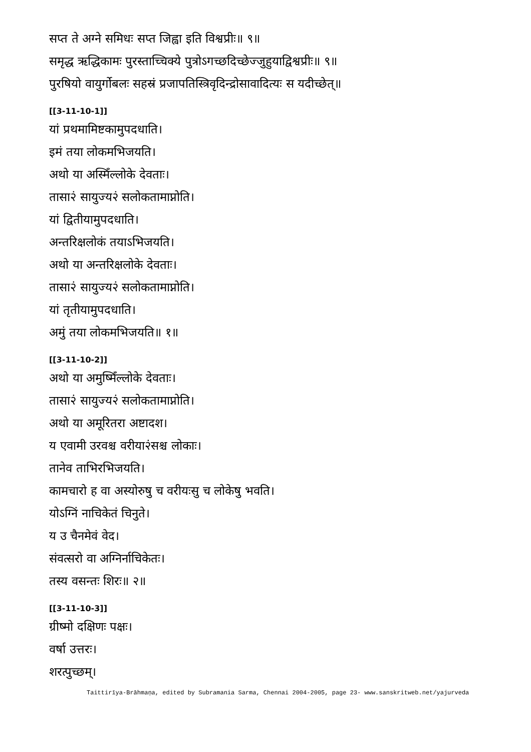सप्त ते अग्ने समिधः सप्त जिह्वा इति विश्वप्रीः॥ ९॥
समृद्ध ऋद्धिकामः पुरस्ताच्चिक्ये पुत्रोऽगच्छदिच्छेज्जुहुयाद्विश्वप्रीः॥ ९॥
पुरषियो वायुर्गोबलः सहस्रं प्रजापतिस्त्रिवृदिन्द्रोसावादित्यः स यदीच्छेत्॥
[[3-11-10-1]]
यां प्रथमामिष्टकामुपदधाति।
इमं तया लोकमभिजयति।
अथो या अस्मिँल्लोके देवताः।
तासा२ं सायुज्य२ं सलोकतामाप्नोति।
यां द्वितीयामुपदधाति।
अन्तरिक्षलोकं तयाऽभिजयति।
अथो या अन्तरिक्षलोके देवताः।
तासा२ं सायुज्य२ं सलोकतामाप्नोति।
यां तृतीयामुपदधाति।
अमुं तया लोकमभिजयति॥ १॥
[[3-11-10-2]]
अथो या अमुष्मिँल्लोके देवताः।
तासा२ं सायुज्य२ं सलोकतामाप्नोति।
अथो या अमूरितरा अष्टादश।
य एवामी उरवश्च वरीया२ंसश्च लोकाः।
तानेव ताभिरभिजयति।
कामचारो ह वा अस्योरुषु च वरीयःसु च लोकेषु भवति।
योऽग्निं नाचिकेतं चिनुते।
य उ चैनमेवं वेद।
संवत्सरो वा अग्निर्नाचिकेतः।
तस्य वसन्तः शिरः॥ २॥
[[3-11-10-3]]
ग्रीष्मो दक्षिणः पक्षः।
वर्षा उत्तरः।
शरत्पुच्छम्।
Taittirīya-Brāhmaṇa, edited by Subramania Sarma, Chennai 2004-2005, page 23- www.sanskritweb.net/yajurveda